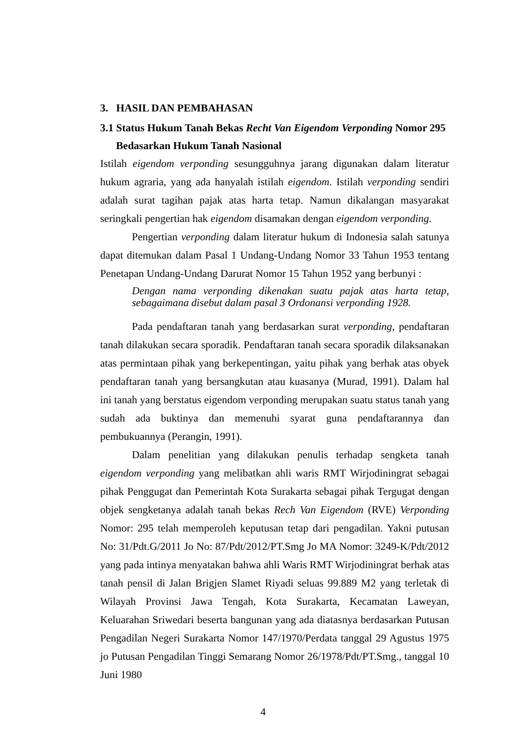3. HASIL DAN PEMBAHASAN
3.1 Status Hukum Tanah Bekas Recht Van Eigendom Verponding Nomor 295
Bedasarkan Hukum Tanah Nasional
Istilah eigendom verponding sesungguhnya jarang digunakan dalam literatur hukum agraria, yang ada hanyalah istilah eigendom. Istilah verponding sendiri adalah surat tagihan pajak atas harta tetap. Namun dikalangan masyarakat seringkali pengertian hak eigendom disamakan dengan eigendom verponding.
Pengertian verponding dalam literatur hukum di Indonesia salah satunya dapat ditemukan dalam Pasal 1 Undang-Undang Nomor 33 Tahun 1953 tentang Penetapan Undang-Undang Darurat Nomor 15 Tahun 1952 yang berbunyi :
Dengan nama verponding dikenakan suatu pajak atas harta tetap, sebagaimana disebut dalam pasal 3 Ordonansi verponding 1928.
Pada pendaftaran tanah yang berdasarkan surat verponding, pendaftaran tanah dilakukan secara sporadik. Pendaftaran tanah secara sporadik dilaksanakan atas permintaan pihak yang berkepentingan, yaitu pihak yang berhak atas obyek pendaftaran tanah yang bersangkutan atau kuasanya (Murad, 1991). Dalam hal ini tanah yang berstatus eigendom verponding merupakan suatu status tanah yang sudah ada buktinya dan memenuhi syarat guna pendaftarannya dan pembukuannya (Perangin, 1991).
Dalam penelitian yang dilakukan penulis terhadap sengketa tanah eigendom verponding yang melibatkan ahli waris RMT Wirjodiningrat sebagai pihak Penggugat dan Pemerintah Kota Surakarta sebagai pihak Tergugat dengan objek sengketanya adalah tanah bekas Rech Van Eigendom (RVE) Verponding Nomor: 295 telah memperoleh keputusan tetap dari pengadilan. Yakni putusan No: 31/Pdt.G/2011 Jo No: 87/Pdt/2012/PT.Smg Jo MA Nomor: 3249-K/Pdt/2012 yang pada intinya menyatakan bahwa ahli Waris RMT Wirjodiningrat berhak atas tanah pensil di Jalan Brigjen Slamet Riyadi seluas 99.889 M2 yang terletak di Wilayah Provinsi Jawa Tengah, Kota Surakarta, Kecamatan Laweyan, Keluarahan Sriwedari beserta bangunan yang ada diatasnya berdasarkan Putusan Pengadilan Negeri Surakarta Nomor 147/1970/Perdata tanggal 29 Agustus 1975 jo Putusan Pengadilan Tinggi Semarang Nomor 26/1978/Pdt/PT.Smg., tanggal 10 Juni 1980
4